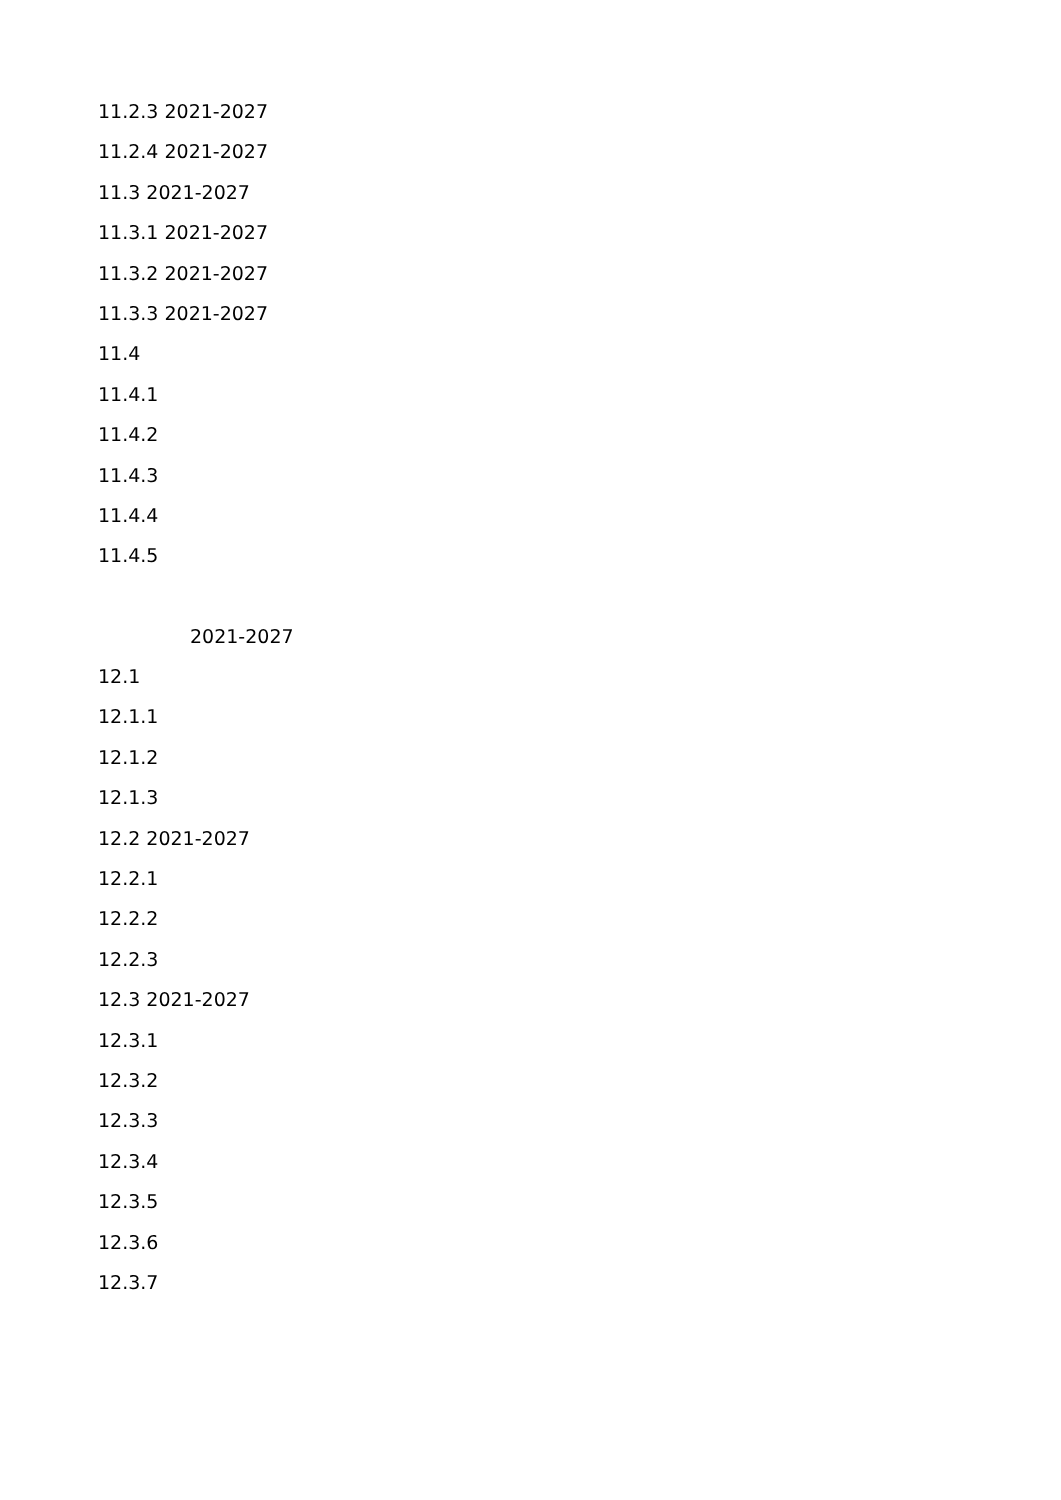11.2.3 2021-2027
11.2.4 2021-2027
11.3 2021-2027
11.3.1 2021-2027
11.3.2 2021-2027
11.3.3 2021-2027
11.4
11.4.1
11.4.2
11.4.3
11.4.4
11.4.5
2021-2027
12.1
12.1.1
12.1.2
12.1.3
12.2 2021-2027
12.2.1
12.2.2
12.2.3
12.3 2021-2027
12.3.1
12.3.2
12.3.3
12.3.4
12.3.5
12.3.6
12.3.7